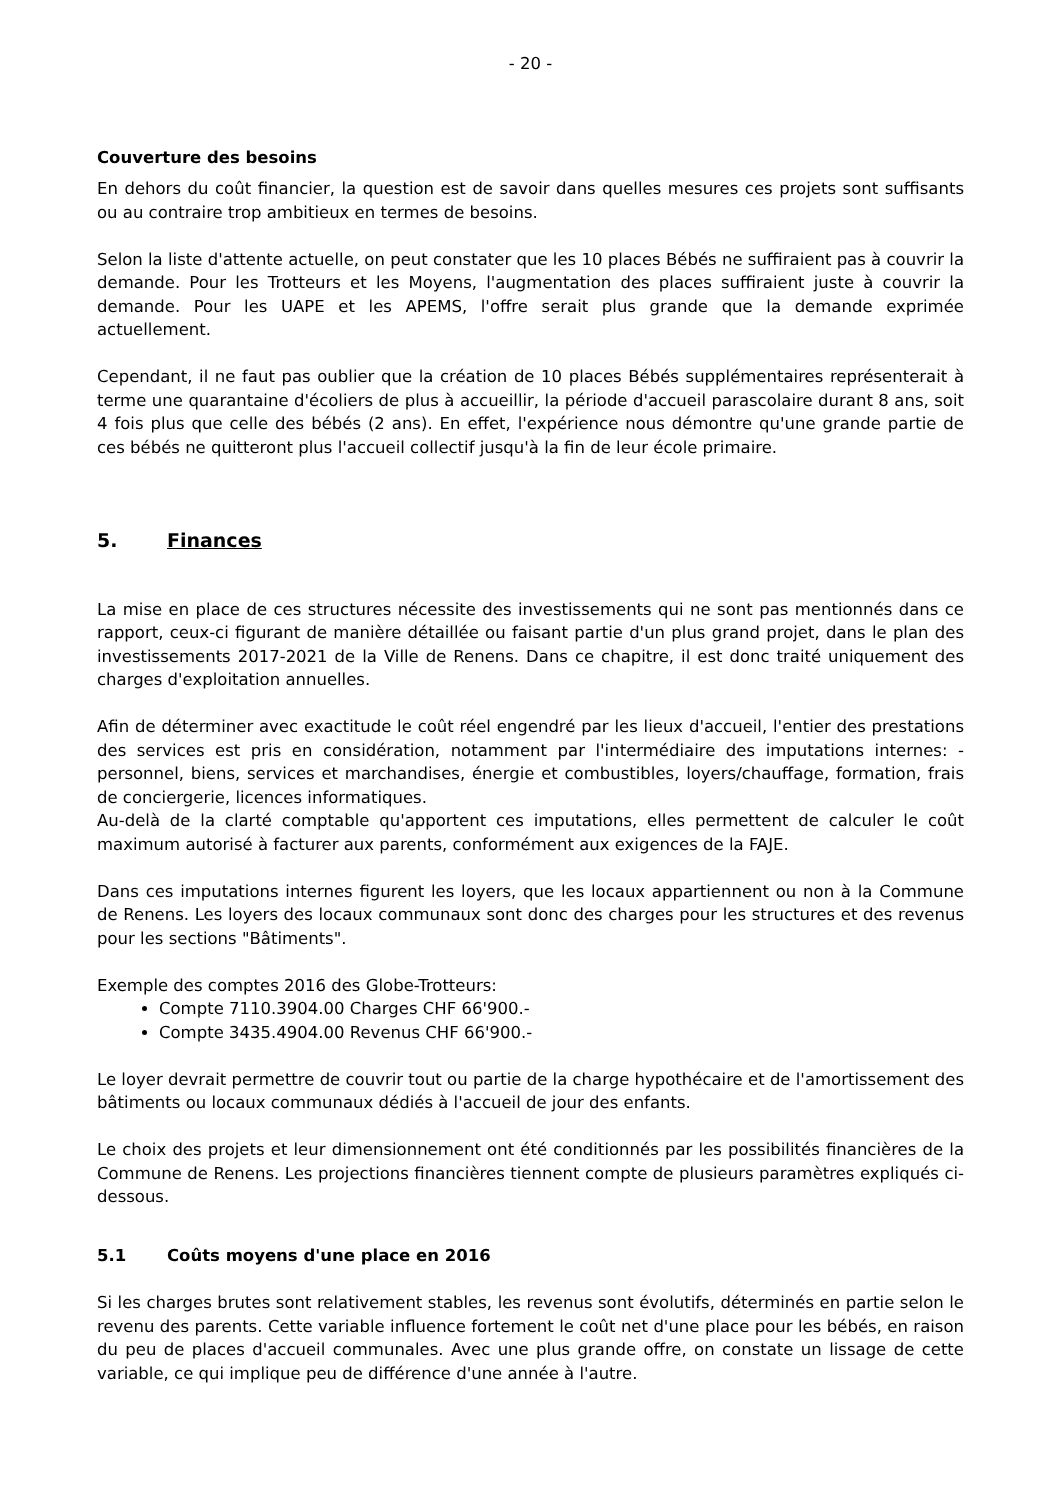- 20 -
Couverture des besoins
En dehors du coût financier, la question est de savoir dans quelles mesures ces projets sont suffisants ou au contraire trop ambitieux en termes de besoins.
Selon la liste d'attente actuelle, on peut constater que les 10 places Bébés ne suffiraient pas à couvrir la demande. Pour les Trotteurs et les Moyens, l'augmentation des places suffiraient juste à couvrir la demande. Pour les UAPE et les APEMS, l'offre serait plus grande que la demande exprimée actuellement.
Cependant, il ne faut pas oublier que la création de 10 places Bébés supplémentaires représenterait à terme une quarantaine d'écoliers de plus à accueillir, la période d'accueil parascolaire durant 8 ans, soit 4 fois plus que celle des bébés (2 ans). En effet, l'expérience nous démontre qu'une grande partie de ces bébés ne quitteront plus l'accueil collectif jusqu'à la fin de leur école primaire.
5. Finances
La mise en place de ces structures nécessite des investissements qui ne sont pas mentionnés dans ce rapport, ceux-ci figurant de manière détaillée ou faisant partie d'un plus grand projet, dans le plan des investissements 2017-2021 de la Ville de Renens. Dans ce chapitre, il est donc traité uniquement des charges d'exploitation annuelles.
Afin de déterminer avec exactitude le coût réel engendré par les lieux d'accueil, l'entier des prestations des services est pris en considération, notamment par l'intermédiaire des imputations internes: - personnel, biens, services et marchandises, énergie et combustibles, loyers/chauffage, formation, frais de conciergerie, licences informatiques.
Au-delà de la clarté comptable qu'apportent ces imputations, elles permettent de calculer le coût maximum autorisé à facturer aux parents, conformément aux exigences de la FAJE.
Dans ces imputations internes figurent les loyers, que les locaux appartiennent ou non à la Commune de Renens. Les loyers des locaux communaux sont donc des charges pour les structures et des revenus pour les sections "Bâtiments".
Exemple des comptes 2016 des Globe-Trotteurs:
Compte 7110.3904.00 Charges CHF 66'900.-
Compte 3435.4904.00 Revenus CHF 66'900.-
Le loyer devrait permettre de couvrir tout ou partie de la charge hypothécaire et de l'amortissement des bâtiments ou locaux communaux dédiés à l'accueil de jour des enfants.
Le choix des projets et leur dimensionnement ont été conditionnés par les possibilités financières de la Commune de Renens. Les projections financières tiennent compte de plusieurs paramètres expliqués ci-dessous.
5.1 Coûts moyens d'une place en 2016
Si les charges brutes sont relativement stables, les revenus sont évolutifs, déterminés en partie selon le revenu des parents. Cette variable influence fortement le coût net d'une place pour les bébés, en raison du peu de places d'accueil communales. Avec une plus grande offre, on constate un lissage de cette variable, ce qui implique peu de différence d'une année à l'autre.